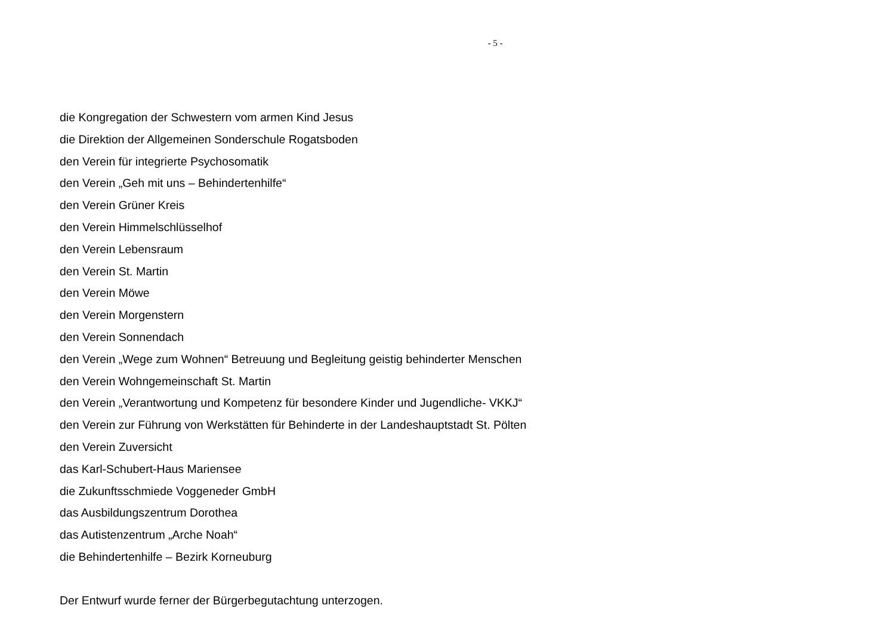- 5 -
die Kongregation der Schwestern vom armen Kind Jesus
die Direktion der Allgemeinen Sonderschule Rogatsboden
den Verein für integrierte Psychosomatik
den Verein „Geh mit uns – Behindertenhilfe“
den Verein Grüner Kreis
den Verein Himmelschlüsselhof
den Verein Lebensraum
den Verein St. Martin
den Verein Möwe
den Verein Morgenstern
den Verein Sonnendach
den Verein „Wege zum Wohnen“ Betreuung und Begleitung geistig behinderter Menschen
den Verein Wohngemeinschaft St. Martin
den Verein „Verantwortung und Kompetenz für besondere Kinder und Jugendliche- VKKJ“
den Verein zur Führung von Werkstätten für Behinderte in der Landeshauptstadt St. Pölten
den Verein Zuversicht
das Karl-Schubert-Haus Mariensee
die Zukunftsschmiede Voggeneder GmbH
das Ausbildungszentrum Dorothea
das Autistenzentrum „Arche Noah“
die Behindertenhilfe – Bezirk Korneuburg
Der Entwurf wurde ferner der Bürgerbegutachtung unterzogen.